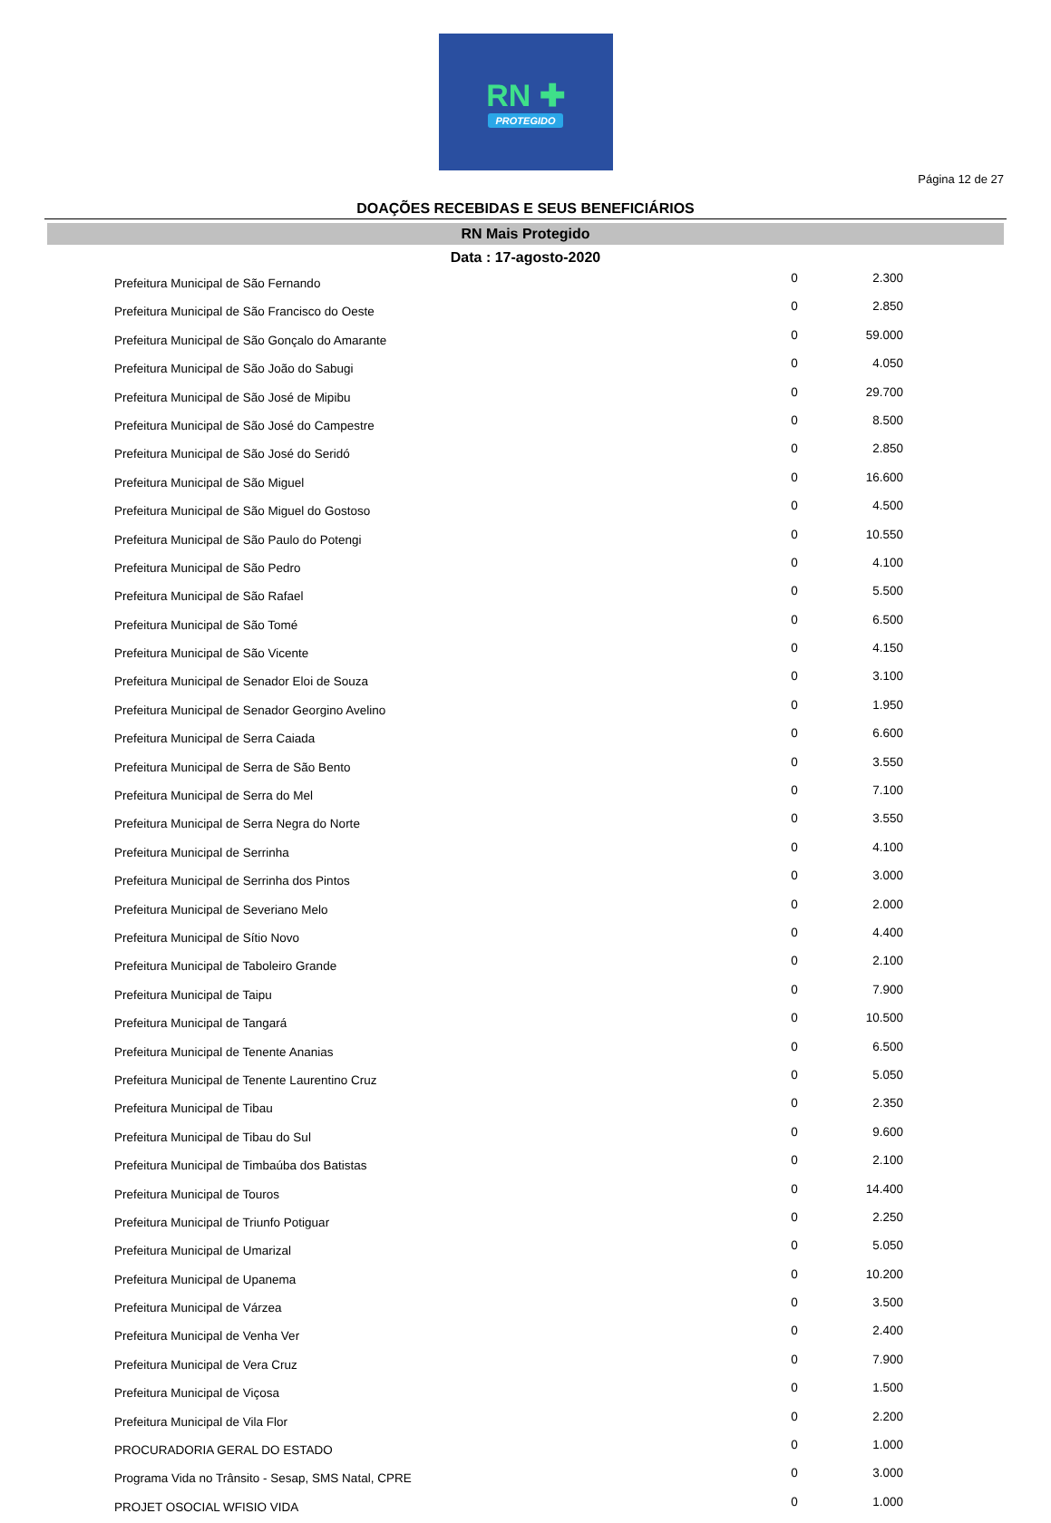RN ✚
PROTEGIDO
Página 12 de 27
DOAÇÕES RECEBIDAS E SEUS BENEFICIÁRIOS
RN Mais Protegido
Data : 17-agosto-2020
| Prefeitura Municipal de São Fernando | 0 | 2.300 |
| Prefeitura Municipal de São Francisco do Oeste | 0 | 2.850 |
| Prefeitura Municipal de São Gonçalo do Amarante | 0 | 59.000 |
| Prefeitura Municipal de São João do Sabugi | 0 | 4.050 |
| Prefeitura Municipal de São José de Mipibu | 0 | 29.700 |
| Prefeitura Municipal de São José do Campestre | 0 | 8.500 |
| Prefeitura Municipal de São José do Seridó | 0 | 2.850 |
| Prefeitura Municipal de São Miguel | 0 | 16.600 |
| Prefeitura Municipal de São Miguel do Gostoso | 0 | 4.500 |
| Prefeitura Municipal de São Paulo do Potengi | 0 | 10.550 |
| Prefeitura Municipal de São Pedro | 0 | 4.100 |
| Prefeitura Municipal de São Rafael | 0 | 5.500 |
| Prefeitura Municipal de São Tomé | 0 | 6.500 |
| Prefeitura Municipal de São Vicente | 0 | 4.150 |
| Prefeitura Municipal de Senador Eloi de Souza | 0 | 3.100 |
| Prefeitura Municipal de Senador Georgino Avelino | 0 | 1.950 |
| Prefeitura Municipal de Serra Caiada | 0 | 6.600 |
| Prefeitura Municipal de Serra de São Bento | 0 | 3.550 |
| Prefeitura Municipal de Serra do Mel | 0 | 7.100 |
| Prefeitura Municipal de Serra Negra do Norte | 0 | 3.550 |
| Prefeitura Municipal de Serrinha | 0 | 4.100 |
| Prefeitura Municipal de Serrinha dos Pintos | 0 | 3.000 |
| Prefeitura Municipal de Severiano Melo | 0 | 2.000 |
| Prefeitura Municipal de Sítio Novo | 0 | 4.400 |
| Prefeitura Municipal de Taboleiro Grande | 0 | 2.100 |
| Prefeitura Municipal de Taipu | 0 | 7.900 |
| Prefeitura Municipal de Tangará | 0 | 10.500 |
| Prefeitura Municipal de Tenente Ananias | 0 | 6.500 |
| Prefeitura Municipal de Tenente Laurentino Cruz | 0 | 5.050 |
| Prefeitura Municipal de Tibau | 0 | 2.350 |
| Prefeitura Municipal de Tibau do Sul | 0 | 9.600 |
| Prefeitura Municipal de Timbaúba dos Batistas | 0 | 2.100 |
| Prefeitura Municipal de Touros | 0 | 14.400 |
| Prefeitura Municipal de Triunfo Potiguar | 0 | 2.250 |
| Prefeitura Municipal de Umarizal | 0 | 5.050 |
| Prefeitura Municipal de Upanema | 0 | 10.200 |
| Prefeitura Municipal de Várzea | 0 | 3.500 |
| Prefeitura Municipal de Venha Ver | 0 | 2.400 |
| Prefeitura Municipal de Vera Cruz | 0 | 7.900 |
| Prefeitura Municipal de Viçosa | 0 | 1.500 |
| Prefeitura Municipal de Vila Flor | 0 | 2.200 |
| PROCURADORIA GERAL DO ESTADO | 0 | 1.000 |
| Programa Vida no Trânsito - Sesap, SMS Natal, CPRE | 0 | 3.000 |
| PROJET OSOCIAL WFISIO VIDA | 0 | 1.000 |